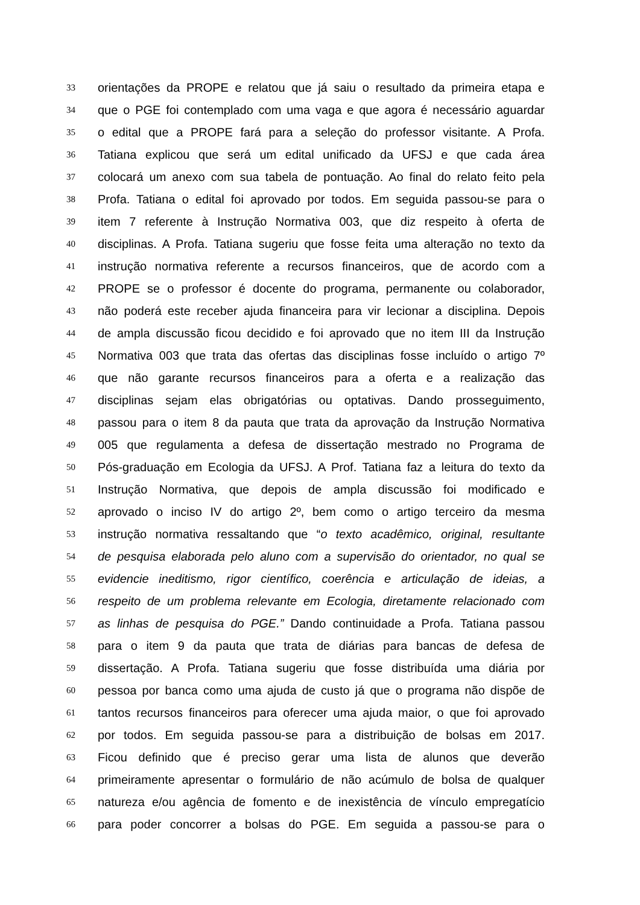33
orientações da PROPE e relatou que já saiu o resultado da primeira etapa e
34
que o PGE foi contemplado com uma vaga e que agora é necessário aguardar
35
o edital que a PROPE fará para a seleção do professor visitante. A Profa.
36
Tatiana explicou que será um edital unificado da UFSJ e que cada área
37
colocará um anexo com sua tabela de pontuação. Ao final do relato feito pela
38
Profa. Tatiana o edital foi aprovado por todos. Em seguida passou-se para o
39
item 7 referente à Instrução Normativa 003, que diz respeito à oferta de
40
disciplinas. A Profa. Tatiana sugeriu que fosse feita uma alteração no texto da
41
instrução normativa referente a recursos financeiros, que de acordo com a
42
PROPE se o professor é docente do programa, permanente ou colaborador,
43
não poderá este receber ajuda financeira para vir lecionar a disciplina. Depois
44
de ampla discussão ficou decidido e foi aprovado que no item III da Instrução
45
Normativa 003 que trata das ofertas das disciplinas fosse incluído o artigo 7º
46
que não garante recursos financeiros para a oferta e a realização das
47
disciplinas sejam elas obrigatórias ou optativas. Dando prosseguimento,
48
passou para o item 8 da pauta que trata da aprovação da Instrução Normativa
49
005 que regulamenta a defesa de dissertação mestrado no Programa de
50
Pós-graduação em Ecologia da UFSJ. A Prof. Tatiana faz a leitura do texto da
51
Instrução Normativa, que depois de ampla discussão foi modificado e
52
aprovado o inciso IV do artigo 2º, bem como o artigo terceiro da mesma
53
instrução normativa ressaltando que “o texto acadêmico, original, resultante
54
de pesquisa elaborada pelo aluno com a supervisão do orientador, no qual se
55
evidencie ineditismo, rigor científico, coerência e articulação de ideias, a
56
respeito de um problema relevante em Ecologia, diretamente relacionado com
57
as linhas de pesquisa do PGE.” Dando continuidade a Profa. Tatiana passou
58
para o item 9 da pauta que trata de diárias para bancas de defesa de
59
dissertação. A Profa. Tatiana sugeriu que fosse distribuída uma diária por
60
pessoa por banca como uma ajuda de custo já que o programa não dispõe de
61
tantos recursos financeiros para oferecer uma ajuda maior, o que foi aprovado
62
por todos. Em seguida passou-se para a distribuição de bolsas em 2017.
63
Ficou definido que é preciso gerar uma lista de alunos que deverão
64
primeiramente apresentar o formulário de não acúmulo de bolsa de qualquer
65
natureza e/ou agência de fomento e de inexistência de vínculo empregatício
66
para poder concorrer a bolsas do PGE. Em seguida a passou-se para o